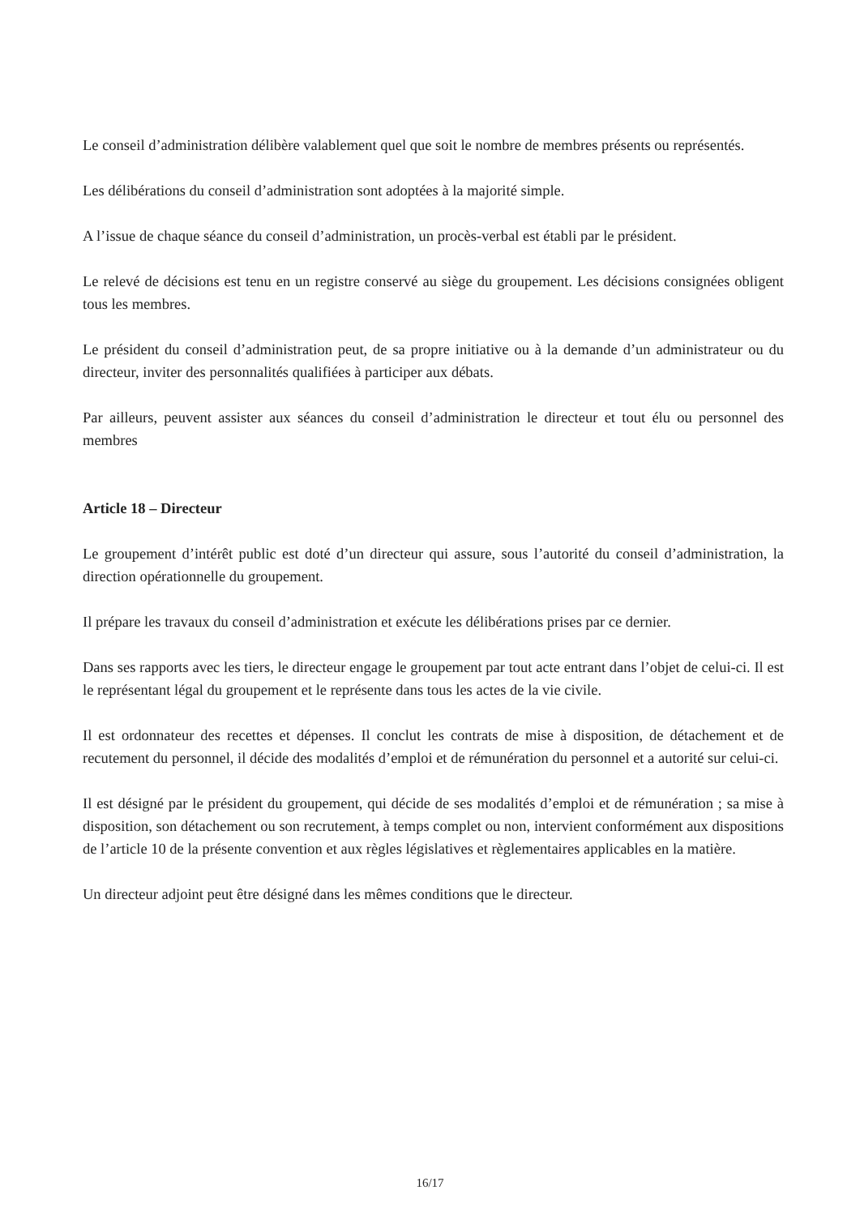Le conseil d’administration délibère valablement quel que soit le nombre de membres présents ou représentés.
Les délibérations du conseil d’administration sont adoptées à la majorité simple.
A l’issue de chaque séance du conseil d’administration, un procès-verbal est établi par le président.
Le relevé de décisions est tenu en un registre conservé au siège du groupement. Les décisions consignées obligent tous les membres.
Le président du conseil d’administration peut, de sa propre initiative ou à la demande d’un administrateur ou du directeur, inviter des personnalités qualifiées à participer aux débats.
Par ailleurs, peuvent assister aux séances du conseil d’administration le directeur et tout élu ou personnel des membres
Article 18 – Directeur
Le groupement d’intérêt public est doté d’un directeur qui assure, sous l’autorité du conseil d’administration, la direction opérationnelle du groupement.
Il prépare les travaux du conseil d’administration et exécute les délibérations prises par ce dernier.
Dans ses rapports avec les tiers, le directeur engage le groupement par tout acte entrant dans l’objet de celui-ci. Il est le représentant légal du groupement et le représente dans tous les actes de la vie civile.
Il est ordonnateur des recettes et dépenses. Il conclut les contrats de mise à disposition, de détachement et de recutement du personnel, il décide des modalités d’emploi et de rémunération du personnel et a autorité sur celui-ci.
Il est désigné par le président du groupement, qui décide de ses modalités d’emploi et de rémunération ; sa mise à disposition, son détachement ou son recrutement, à temps complet ou non, intervient conformément aux dispositions de l’article 10 de la présente convention et aux règles législatives et règlementaires applicables en la matière.
Un directeur adjoint peut être désigné dans les mêmes conditions que le directeur.
16/17